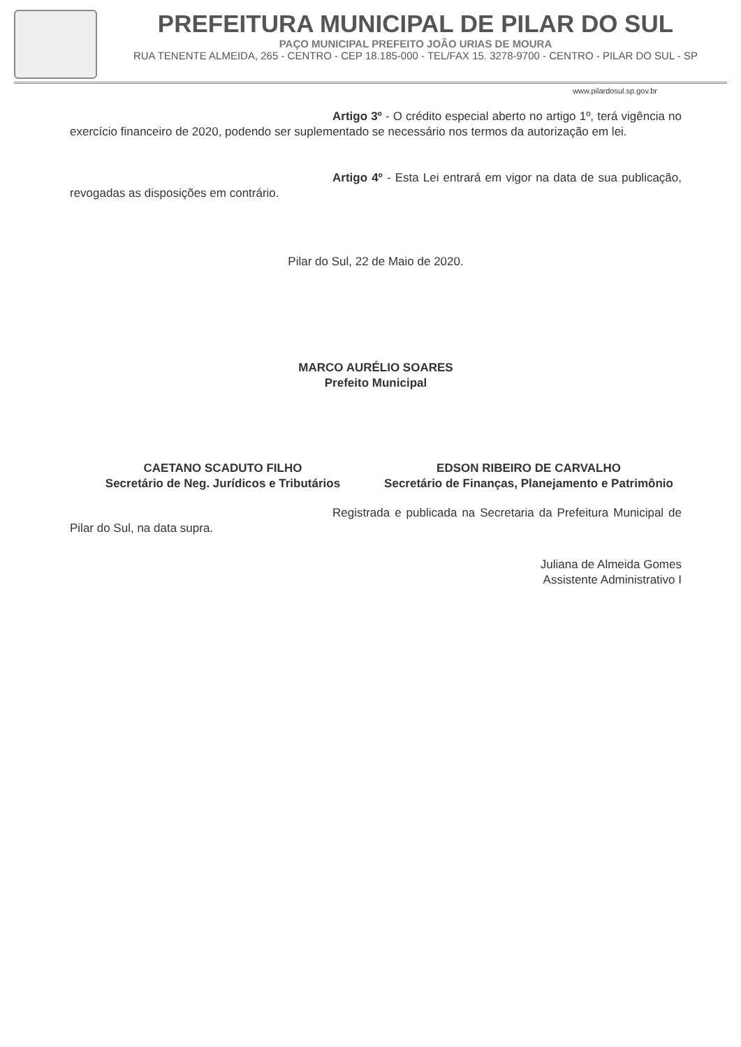PREFEITURA MUNICIPAL DE PILAR DO SUL
PAÇO MUNICIPAL PREFEITO JOÃO URIAS DE MOURA
RUA TENENTE ALMEIDA, 265 - CENTRO - CEP 18.185-000 - TEL/FAX 15. 3278-9700 - CENTRO - PILAR DO SUL - SP
www.pilardosul.sp.gov.br
Artigo 3º - O crédito especial aberto no artigo 1º, terá vigência no exercício financeiro de 2020, podendo ser suplementado se necessário nos termos da autorização em lei.
Artigo 4º - Esta Lei entrará em vigor na data de sua publicação, revogadas as disposições em contrário.
Pilar do Sul, 22 de Maio de 2020.
MARCO AURÉLIO SOARES
Prefeito Municipal
CAETANO SCADUTO FILHO
Secretário de Neg. Jurídicos e Tributários
EDSON RIBEIRO DE CARVALHO
Secretário de Finanças, Planejamento e Patrimônio
Registrada e publicada na Secretaria da Prefeitura Municipal de Pilar do Sul, na data supra.
Juliana de Almeida Gomes
Assistente Administrativo I